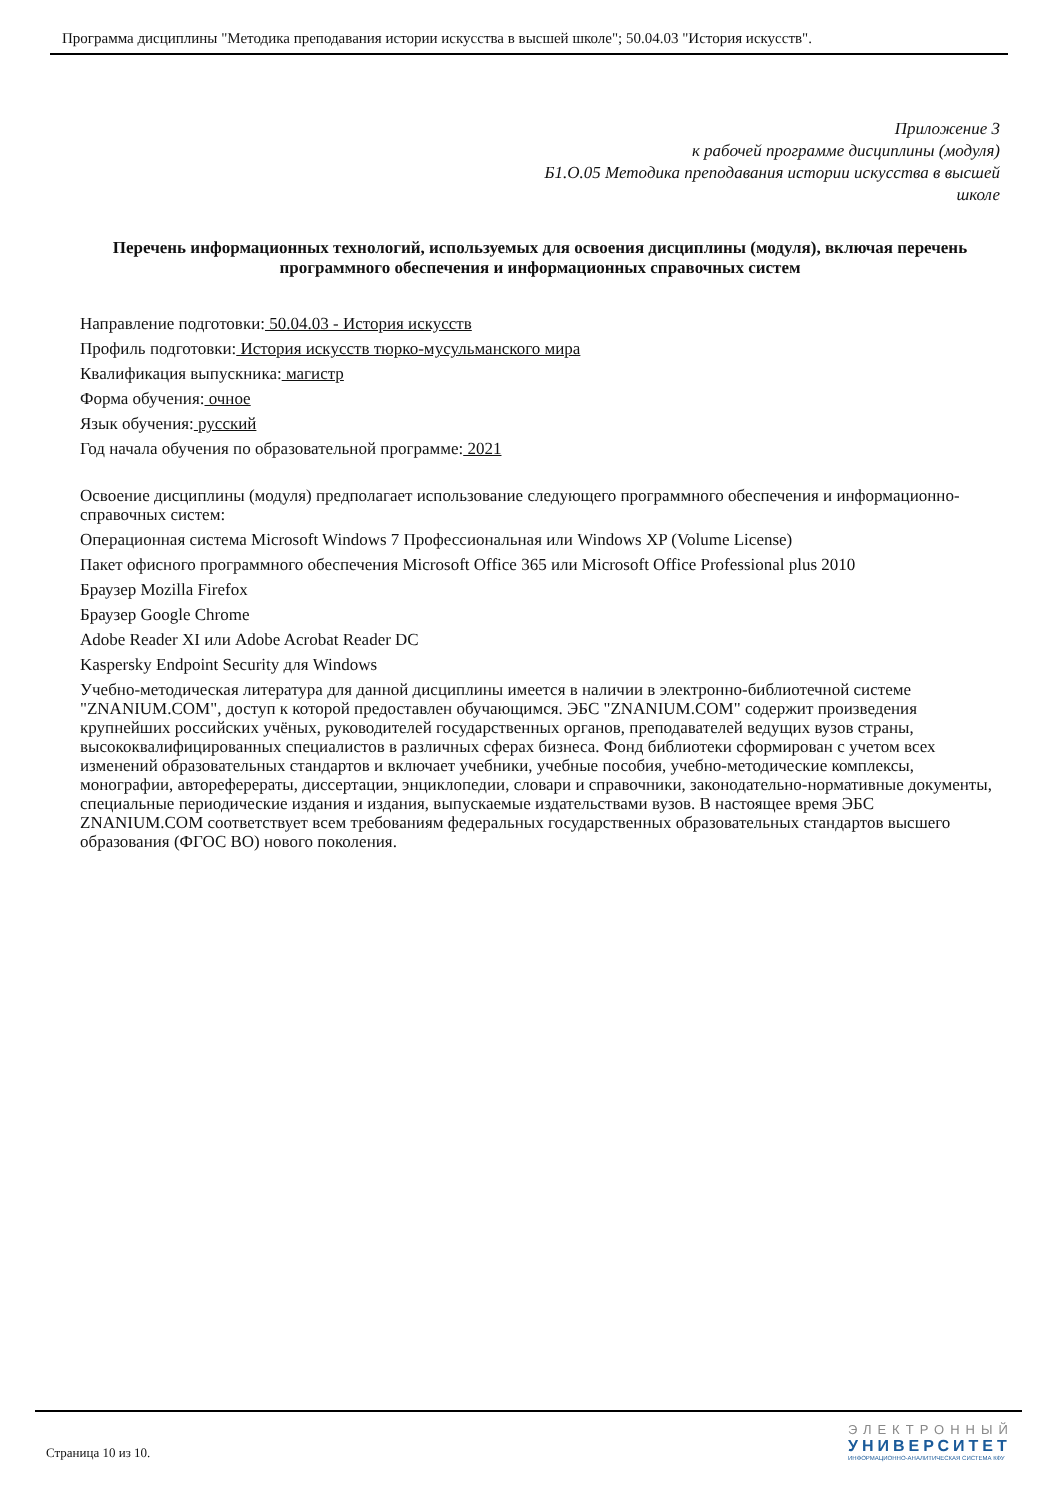Программа дисциплины "Методика преподавания истории искусства в высшей школе"; 50.04.03 "История искусств".
Приложение 3
к рабочей программе дисциплины (модуля)
Б1.О.05 Методика преподавания истории искусства в высшей школе
Перечень информационных технологий, используемых для освоения дисциплины (модуля), включая перечень программного обеспечения и информационных справочных систем
Направление подготовки: 50.04.03 - История искусств
Профиль подготовки: История искусств тюрко-мусульманского мира
Квалификация выпускника: магистр
Форма обучения: очное
Язык обучения: русский
Год начала обучения по образовательной программе: 2021
Освоение дисциплины (модуля) предполагает использование следующего программного обеспечения и информационно-справочных систем:
Операционная система Microsoft Windows 7 Профессиональная или Windows XP (Volume License)
Пакет офисного программного обеспечения Microsoft Office 365 или Microsoft Office Professional plus 2010
Браузер Mozilla Firefox
Браузер Google Chrome
Adobe Reader XI или Adobe Acrobat Reader DC
Kaspersky Endpoint Security для Windows
Учебно-методическая литература для данной дисциплины имеется в наличии в электронно-библиотечной системе "ZNANIUM.COM", доступ к которой предоставлен обучающимся. ЭБС "ZNANIUM.COM" содержит произведения крупнейших российских учёных, руководителей государственных органов, преподавателей ведущих вузов страны, высококвалифицированных специалистов в различных сферах бизнеса. Фонд библиотеки сформирован с учетом всех изменений образовательных стандартов и включает учебники, учебные пособия, учебно-методические комплексы, монографии, автореферераты, диссертации, энциклопедии, словари и справочники, законодательно-нормативные документы, специальные периодические издания и издания, выпускаемые издательствами вузов. В настоящее время ЭБС ZNANIUM.COM соответствует всем требованиям федеральных государственных образовательных стандартов высшего образования (ФГОС ВО) нового поколения.
Страница 10 из 10.
ЭЛЕКТРОННЫЙ
УНИВЕРСИТЕТ
ИНФОРМАЦИОННО-АНАЛИТИЧЕСКАЯ СИСТЕМА КФУ